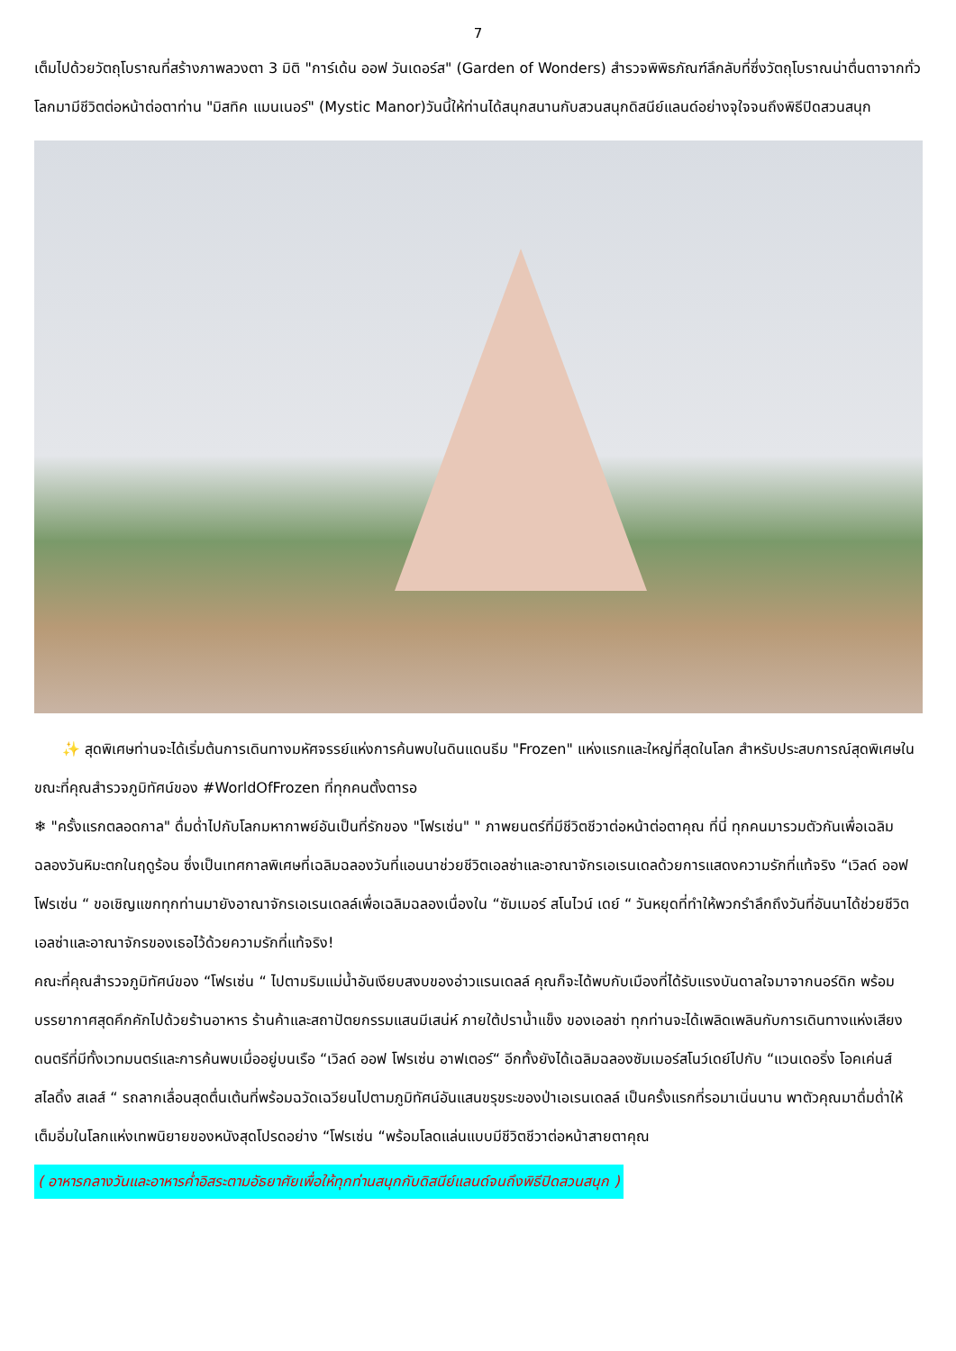7
เต็มไปด้วยวัตถุโบราณที่สร้างภาพลวงตา 3 มิติ "การ์เด้น ออฟ วันเดอร์ส" (Garden of Wonders) สำรวจพิพิธภัณฑ์ลึกลับที่ซึ่งวัตถุโบราณน่าตื่นตาจากทั่วโลกมามีชีวิตต่อหน้าต่อตาท่าน "มิสทิค แมนเนอร์" (Mystic Manor)วันนี้ให้ท่านได้สนุกสนานกับสวนสนุกดิสนีย์แลนด์อย่างจุใจจนถึงพิธีปิดสวนสนุก
✨ สุดพิเศษท่านจะได้เริ่มต้นการเดินทางมหัศจรรย์แห่งการค้นพบในดินแดนธีม "Frozen" แห่งแรกและใหญ่ที่สุดในโลก สำหรับประสบการณ์สุดพิเศษในขณะที่คุณสำรวจภูมิทัศน์ของ #WorldOfFrozen ที่ทุกคนตั้งตารอ
❄ "ครั้งแรกตลอดกาล" ดื่มด่ำไปกับโลกมหากาพย์อันเป็นที่รักของ "โฟรเซ่น" " ภาพยนตร์ที่มีชีวิตชีวาต่อหน้าต่อตาคุณ ที่นี่ ทุกคนมารวมตัวกันเพื่อเฉลิมฉลองวันหิมะตกในฤดูร้อน ซึ่งเป็นเทศกาลพิเศษที่เฉลิมฉลองวันที่แอนนาช่วยชีวิตเอลซ่าและอาณาจักรเอเรนเดลด้วยการแสดงความรักที่แท้จริง “เวิลด์ ออฟ โฟรเซ่น “ ขอเชิญแขกทุกท่านมายังอาณาจักรเอเรนเดลล์เพื่อเฉลิมฉลองเนื่องใน “ซัมเมอร์ สโนไวน์ เดย์ “ วันหยุดที่ทำให้พวกรำลึกถึงวันที่อันนาได้ช่วยชีวิตเอลซ่าและอาณาจักรของเธอไว้ด้วยความรักที่แท้จริง!
คณะที่คุณสำรวจภูมิทัศน์ของ “โฟรเซ่น “ ไปตามริมแม่น้ำอันเงียบสงบของอ่าวแรนเดลล์ คุณก็จะได้พบกับเมืองที่ได้รับแรงบันดาลใจมาจากนอร์ดิก พร้อมบรรยากาศสุดคึกคักไปด้วยร้านอาหาร ร้านค้าและสถาปัตยกรรมแสนมีเสน่ห์ ภายใต้ปราน้ำแข็ง ของเอลซ่า ทุกท่านจะได้เพลิดเพลินกับการเดินทางแห่งเสียงดนตรีที่มีทั้งเวทมนตร์และการค้นพบเมื่ออยู่บนเรือ “เวิลด์ ออฟ โฟรเซ่น อาฟเตอร์“ อีกทั้งยังได้เฉลิมฉลองซัมเมอร์สโนว์เดย์ไปกับ “แวนเดอริ่ง โอคเค่นส์ สไลดิ้ง สเลส์ “ รถลากเลื่อนสุดตื่นเต้นที่พร้อมฉวัดเฉวียนไปตามภูมิทัศน์อันแสนขรุขระของป่าเอเรนเดลล์ เป็นครั้งแรกที่รอมาเนิ่นนาน พาตัวคุณมาดื่มด่ำให้เต็มอิ่มในโลกแห่งเทพนิยายของหนังสุดโปรดอย่าง “โฟรเซ่น “พร้อมโลดแล่นแบบมีชีวิตชีวาต่อหน้าสายตาคุณ
( อาหารกลางวันและอาหารค่ำอิสระตามอัธยาศัยเพื่อให้ทุกท่านสนุกกับดิสนีย์แลนด์จนถึงพิธีปิดสวนสนุก )